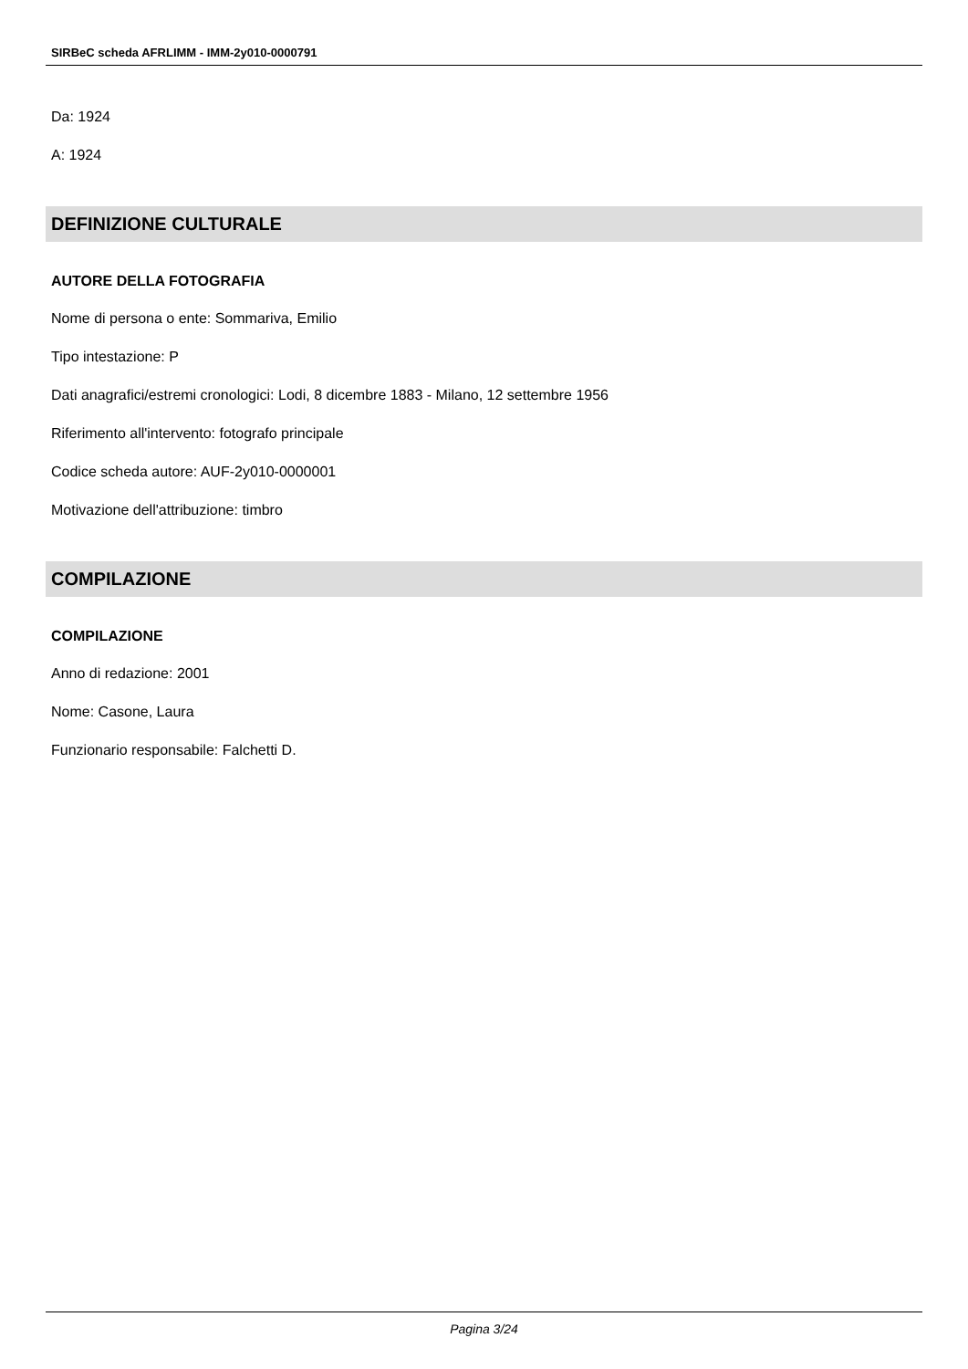SIRBeC scheda AFRLIMM - IMM-2y010-0000791
Da: 1924
A: 1924
DEFINIZIONE CULTURALE
AUTORE DELLA FOTOGRAFIA
Nome di persona o ente: Sommariva, Emilio
Tipo intestazione: P
Dati anagrafici/estremi cronologici: Lodi, 8 dicembre 1883 - Milano, 12 settembre 1956
Riferimento all'intervento: fotografo principale
Codice scheda autore: AUF-2y010-0000001
Motivazione dell'attribuzione: timbro
COMPILAZIONE
COMPILAZIONE
Anno di redazione: 2001
Nome: Casone, Laura
Funzionario responsabile: Falchetti D.
Pagina 3/24